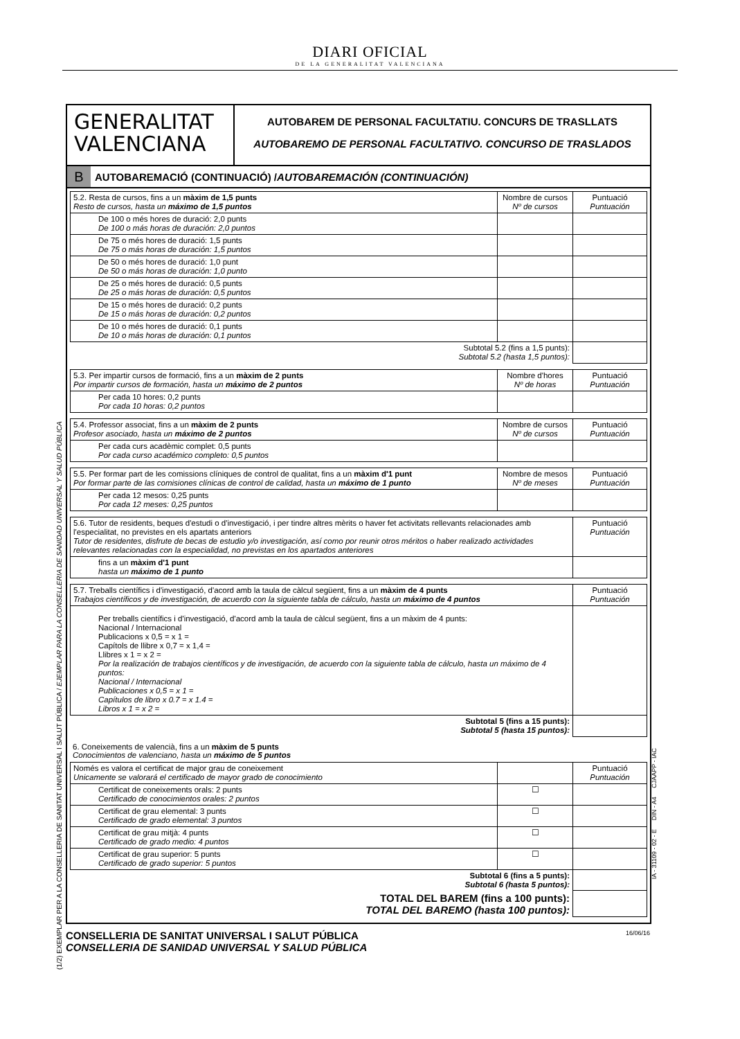DIARI OFICIAL
DE LA GENERALITAT VALENCIANA
(1/2) EXEMPLAR PER A LA CONSELLERIA DE SANITAT UNIVERSAL I SALUT PÚBLICA / EJEMPLAR PARA LA CONSELLERIA DE SANIDAD UNIVERSAL Y SALUD PÚBLICA
GENERALITAT
VALENCIANA
AUTOBAREM DE PERSONAL FACULTATIU. CONCURS DE TRASLLATS
AUTOBAREMO DE PERSONAL FACULTATIVO. CONCURSO DE TRASLADOS
B AUTOBAREMACIÓ (CONTINUACIÓ) / AUTOBAREMACIÓN (CONTINUACIÓN)
| 5.2. Resta de cursos, fins a un màxim de 1,5 punts Resto de cursos, hasta un máximo de 1,5 puntos | Nombre de cursos Nº de cursos | Puntuació Puntuación |
| De 100 o més hores de duració: 2,0 punts De 100 o más horas de duración: 2,0 puntos | | |
| De 75 o més hores de duració: 1,5 punts De 75 o más horas de duración: 1,5 puntos | | |
| De 50 o més hores de duració: 1,0 punt De 50 o más horas de duración: 1,0 punto | | |
| De 25 o més hores de duració: 0,5 punts De 25 o más horas de duración: 0,5 puntos | | |
| De 15 o més hores de duració: 0,2 punts De 15 o más horas de duración: 0,2 puntos | | |
| De 10 o més hores de duració: 0,1 punts De 10 o más horas de duración: 0,1 puntos | | |
| Subtotal 5.2 (fins a 1,5 punts): Subtotal 5.2 (hasta 1,5 puntos): | | |
| 5.3. Per impartir cursos de formació, fins a un màxim de 2 punts Por impartir cursos de formación, hasta un máximo de 2 puntos | Nombre d'hores Nº de horas | Puntuació Puntuación |
| Per cada 10 hores: 0,2 punts Por cada 10 horas: 0,2 puntos | | |
| 5.4. Professor associat, fins a un màxim de 2 punts Profesor asociado, hasta un máximo de 2 puntos | Nombre de cursos Nº de cursos | Puntuació Puntuación |
| Per cada curs acadèmic complet: 0,5 punts Por cada curso académico completo: 0,5 puntos | | |
| 5.5. Per formar part de les comissions clíniques de control de qualitat, fins a un màxim d'1 punt Por formar parte de las comisiones clínicas de control de calidad, hasta un máximo de 1 punto | Nombre de mesos Nº de meses | Puntuació Puntuación |
| Per cada 12 mesos: 0,25 punts Por cada 12 meses: 0,25 puntos | | |
| 5.6. Tutor de residents, beques d'estudi o d'investigació, i per tindre altres mèrits o haver fet activitats rellevants relacionades amb l'especialitat, no previstes en els apartats anteriors Tutor de residentes, disfrute de becas de estudio y/o investigación, así como por reunir otros méritos o haber realizado actividades relevantes relacionadas con la especialidad, no previstas en los apartados anteriores | Puntuació Puntuación |
| fins a un màxim d'1 punt hasta un máximo de 1 punto | |
| 5.7. Treballs científics i d'investigació, d'acord amb la taula de càlcul següent, fins a un màxim de 4 punts Trabajos científicos y de investigación, de acuerdo con la siguiente tabla de cálculo, hasta un máximo de 4 puntos | Puntuació Puntuación |
| Per treballs científics i d'investigació, d'acord amb la taula de càlcul següent, fins a un màxim de 4 punts: Nacional / Internacional Publicacions x 0,5 = x 1 = Capítols de llibre x 0,7 = x 1,4 = Llibres x 1 = x 2 = Por la realización de trabajos científicos y de investigación, de acuerdo con la siguiente tabla de cálculo, hasta un máximo de 4 puntos: Nacional / Internacional Publicaciones x 0,5 = x 1 = Capítulos de libro x 0.7 = x 1.4 = Libros x 1 = x 2 = | |
| Subtotal 5 (fins a 15 punts): Subtotal 5 (hasta 15 puntos): | |
6. Coneixements de valencià, fins a un màxim de 5 punts
Conocimientos de valenciano, hasta un máximo de 5 puntos
| Només es valora el certificat de major grau de coneixement Unicamente se valorará el certificado de mayor grado de conocimiento | | Puntuació Puntuación |
| Certificat de coneixements orals: 2 punts Certificado de conocimientos orales: 2 puntos | ☐ | |
| Certificat de grau elemental: 3 punts Certificado de grado elemental: 3 puntos | ☐ | |
| Certificat de grau mitjà: 4 punts Certificado de grado medio: 4 puntos | ☐ | |
| Certificat de grau superior: 5 punts Certificado de grado superior: 5 puntos | ☐ | |
| Subtotal 6 (fins a 5 punts): Subtotal 6 (hasta 5 puntos): | | |
| TOTAL DEL BAREM (fins a 100 punts): TOTAL DEL BAREMO (hasta 100 puntos): | | |
IA - 31109 - 02 - E DIN - A4 CJAAPP - IAC
16/06/16 CONSELLERIA DE SANITAT UNIVERSAL I SALUT PÚBLICA
CONSELLERIA DE SANIDAD UNIVERSAL Y SALUD PÚBLICA